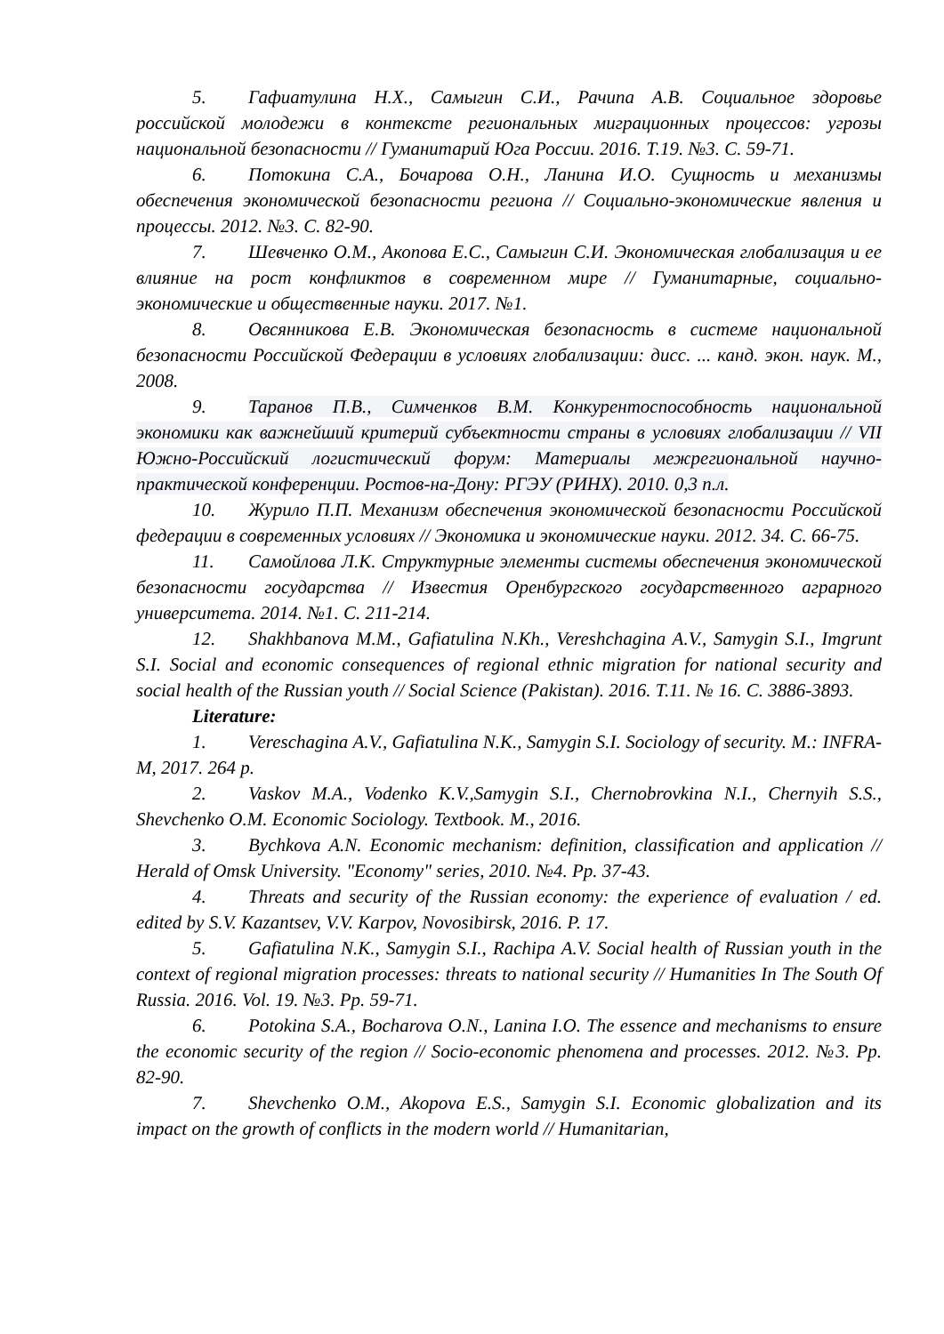5. Гафиатулина Н.Х., Самыгин С.И., Рачипа А.В. Социальное здоровье российской молодежи в контексте региональных миграционных процессов: угрозы национальной безопасности // Гуманитарий Юга России. 2016. Т.19. №3. С. 59-71.
6. Потокина С.А., Бочарова О.Н., Ланина И.О. Сущность и механизмы обеспечения экономической безопасности региона // Социально-экономические явления и процессы. 2012. №3. С. 82-90.
7. Шевченко О.М., Акопова Е.С., Самыгин С.И. Экономическая глобализация и ее влияние на рост конфликтов в современном мире // Гуманитарные, социально-экономические и общественные науки. 2017. №1.
8. Овсянникова Е.В. Экономическая безопасность в системе национальной безопасности Российской Федерации в условиях глобализации: дисс. ... канд. экон. наук. М., 2008.
9. Таранов П.В., Симченков В.М. Конкурентоспособность национальной экономики как важнейший критерий субъектности страны в условиях глобализации // VII Южно-Российский логистический форум: Материалы межрегиональной научно-практической конференции. Ростов-на-Дону: РГЭУ (РИНХ). 2010. 0,3 п.л.
10. Журило П.П. Механизм обеспечения экономической безопасности Российской федерации в современных условиях // Экономика и экономические науки. 2012. 34. С. 66-75.
11. Самойлова Л.К. Структурные элементы системы обеспечения экономической безопасности государства // Известия Оренбургского государственного аграрного университета. 2014. №1. С. 211-214.
12. Shakhbanova M.M., Gafiatulina N.Kh., Vereshchagina A.V., Samygin S.I., Imgrunt S.I. Social and economic consequences of regional ethnic migration for national security and social health of the Russian youth // Social Science (Pakistan). 2016. T.11. № 16. С. 3886-3893.
Literature:
1. Vereschagina A.V., Gafiatulina N.K., Samygin S.I. Sociology of security. M.: INFRA-M, 2017. 264 p.
2. Vaskov M.A., Vodenko K.V.,Samygin S.I., Chernobrovkina N.I., Chernyih S.S., Shevchenko O.M. Economic Sociology. Textbook. M., 2016.
3. Bychkova A.N. Economic mechanism: definition, classification and application // Herald of Omsk University. "Economy" series, 2010. №4. Pp. 37-43.
4. Threats and security of the Russian economy: the experience of evaluation / ed. edited by S.V. Kazantsev, V.V. Karpov, Novosibirsk, 2016. P. 17.
5. Gafiatulina N.K., Samygin S.I., Rachipa A.V. Social health of Russian youth in the context of regional migration processes: threats to national security // Humanities In The South Of Russia. 2016. Vol. 19. №3. Pp. 59-71.
6. Potokina S.A., Bocharova O.N., Lanina I.O. The essence and mechanisms to ensure the economic security of the region // Socio-economic phenomena and processes. 2012. №3. Pp. 82-90.
7. Shevchenko O.M., Akopova E.S., Samygin S.I. Economic globalization and its impact on the growth of conflicts in the modern world // Humanitarian,